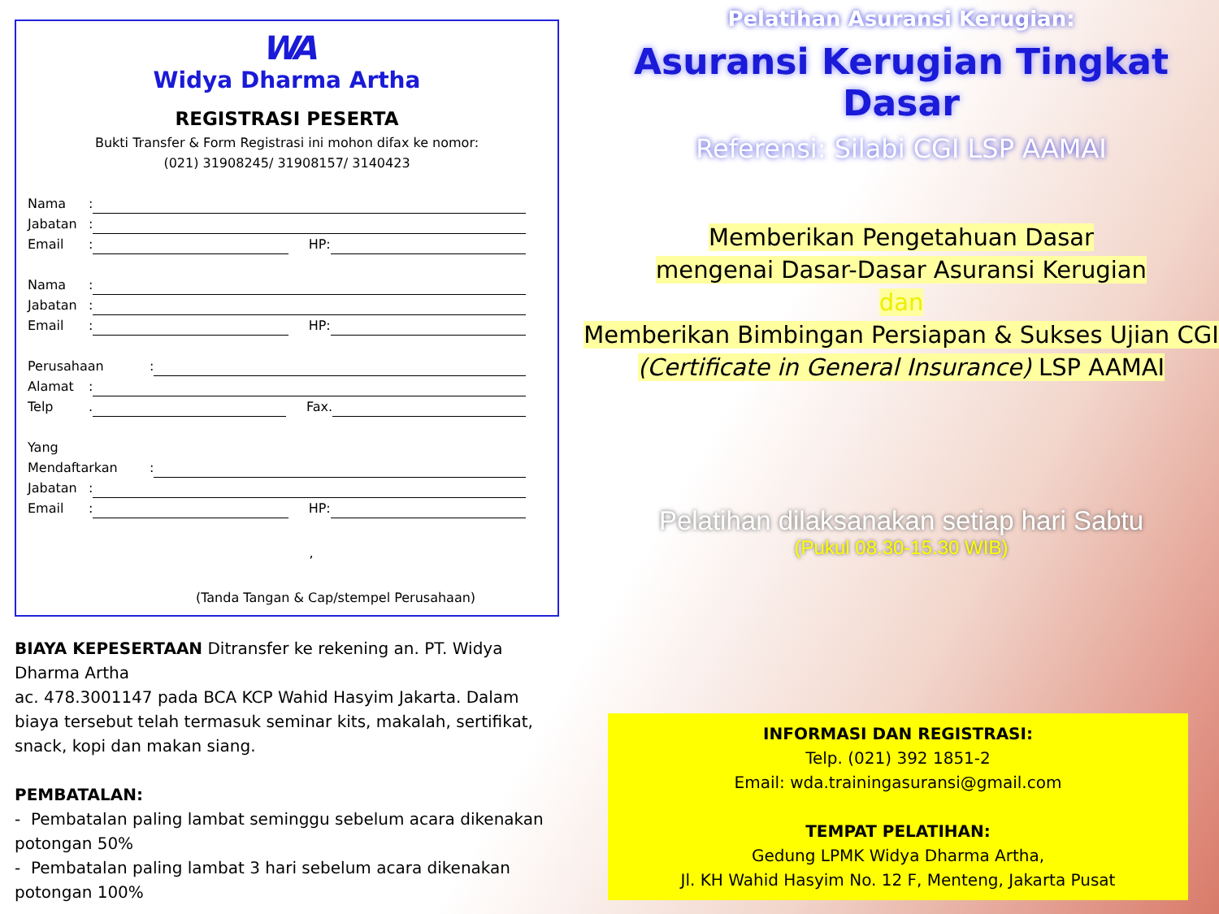WA
Widya Dharma Artha
REGISTRASI PESERTA
Bukti Transfer & Form Registrasi ini mohon difax ke nomor:
(021) 31908245/ 31908157/ 3140423
Nama:
Jabatan:
Email: HP:
Nama:
Jabatan:
Email: HP:
Perusahaan:
Alamat:
Telp. Fax.
Yang
Mendaftarkan:
Jabatan:
Email: HP:
,
(Tanda Tangan & Cap/stempel Perusahaan)
BIAYA KEPESERTAAN Ditransfer ke rekening an. PT. Widya Dharma Artha
ac. 478.3001147 pada BCA KCP Wahid Hasyim Jakarta. Dalam biaya tersebut telah termasuk seminar kits, makalah, sertifikat, snack, kopi dan makan siang.
PEMBATALAN:
- Pembatalan paling lambat seminggu sebelum acara dikenakan potongan 50%
- Pembatalan paling lambat 3 hari sebelum acara dikenakan potongan 100%
Pelatihan Asuransi Kerugian:
Asuransi Kerugian Tingkat Dasar
Referensi: Silabi CGI LSP AAMAI
Memberikan Pengetahuan Dasar
mengenai Dasar-Dasar Asuransi Kerugian
dan
Memberikan Bimbingan Persiapan & Sukses Ujian CGI
(Certificate in General Insurance) LSP AAMAI
Pelatihan dilaksanakan setiap hari Sabtu
(Pukul 08.30-15.30 WIB)
INFORMASI DAN REGISTRASI:
Telp. (021) 392 1851-2
Email: wda.trainingasuransi@gmail.com
TEMPAT PELATIHAN:
Gedung LPMK Widya Dharma Artha,
Jl. KH Wahid Hasyim No. 12 F, Menteng, Jakarta Pusat